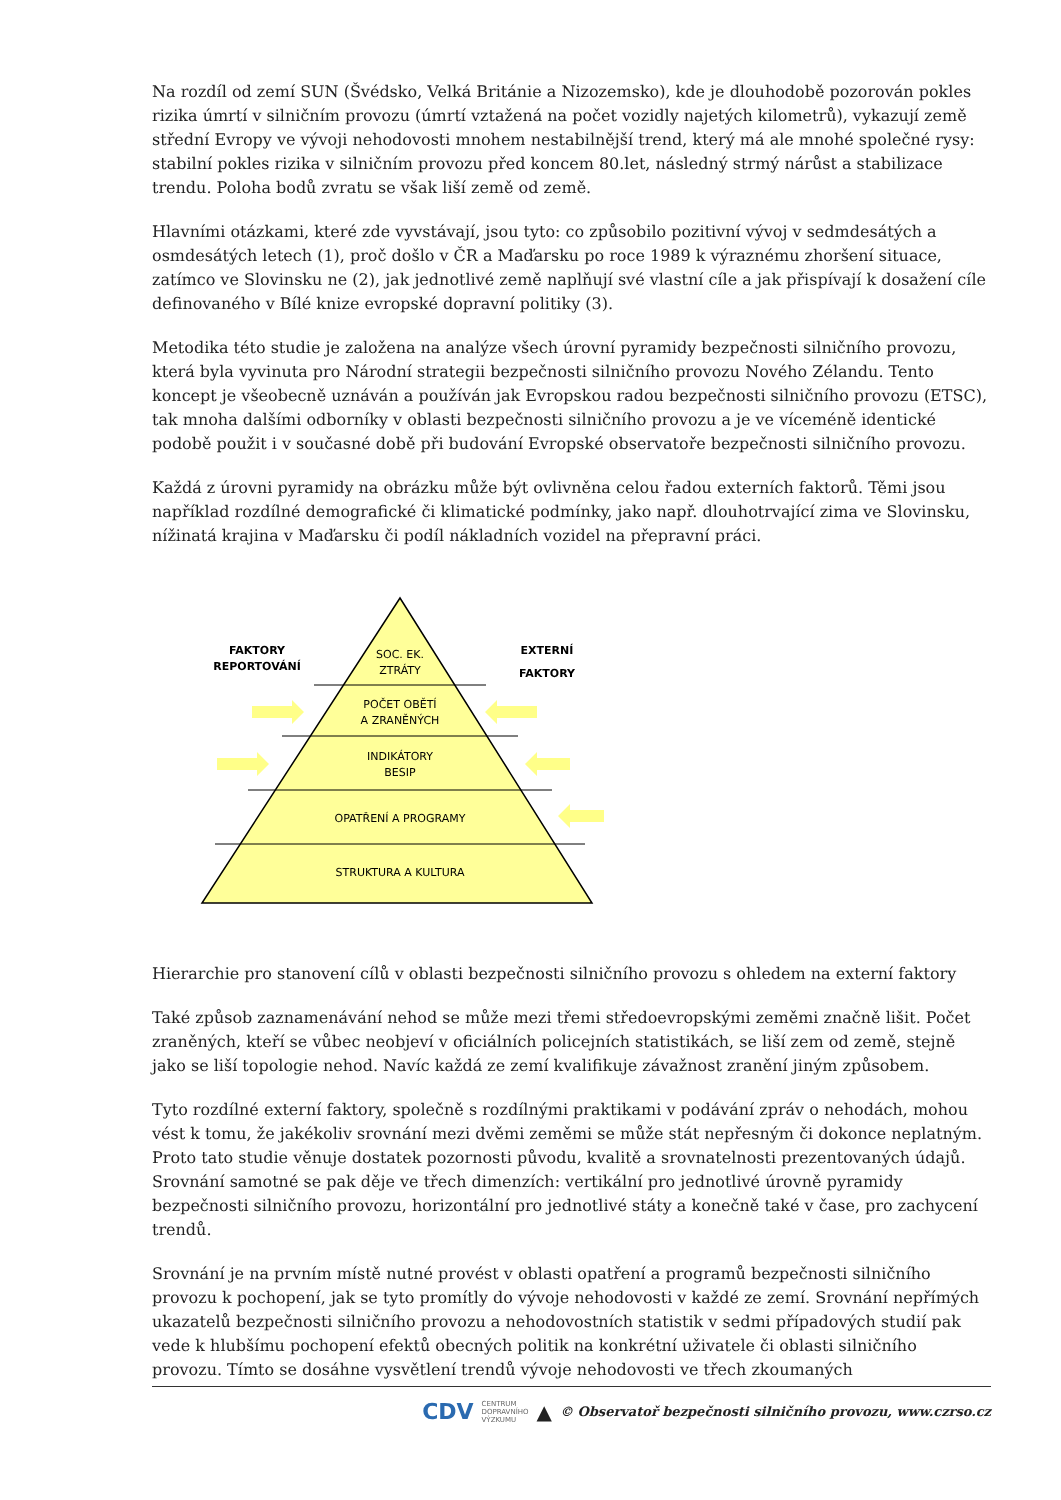Na rozdíl od zemí SUN (Švédsko, Velká Británie a Nizozemsko), kde je dlouhodobě pozorován pokles rizika úmrtí v silničním provozu (úmrtí vztažená na počet vozidly najetých kilometrů), vykazují země střední Evropy ve vývoji nehodovosti mnohem nestabilnější trend, který má ale mnohé společné rysy: stabilní pokles rizika v silničním provozu před koncem 80.let, následný strmý nárůst a stabilizace trendu. Poloha bodů zvratu se však liší země od země.
Hlavními otázkami, které zde vyvstávají, jsou tyto: co způsobilo pozitivní vývoj v sedmdesátých a osmdesátých letech (1), proč došlo v ČR a Maďarsku po roce 1989 k výraznému zhoršení situace, zatímco ve Slovinsku ne (2), jak jednotlivé země naplňují své vlastní cíle a jak přispívají k dosažení cíle definovaného v Bílé knize evropské dopravní politiky (3).
Metodika této studie je založena na analýze všech úrovní pyramidy bezpečnosti silničního provozu, která byla vyvinuta pro Národní strategii bezpečnosti silničního provozu Nového Zélandu. Tento koncept je všeobecně uznáván a používán jak Evropskou radou bezpečnosti silničního provozu (ETSC), tak mnoha dalšími odborníky v oblasti bezpečnosti silničního provozu a je ve víceméně identické podobě použit i v současné době při budování Evropské observatoře bezpečnosti silničního provozu.
Každá z úrovni pyramidy na obrázku může být ovlivněna celou řadou externích faktorů. Těmi jsou například rozdílné demografické či klimatické podmínky, jako např. dlouhotrvající zima ve Slovinsku, nížinatá krajina v Maďarsku či podíl nákladních vozidel na přepravní práci.
SOC. EK.
ZTRÁTY
POČET OBĚTÍ
A ZRANĚNÝCH
INDIKÁTORY
BESIP
OPATŘENÍ A PROGRAMY
STRUKTURA A KULTURA
FAKTORY
REPORTOVÁNÍ
EXTERNÍ
FAKTORY
Hierarchie pro stanovení cílů v oblasti bezpečnosti silničního provozu s ohledem na externí faktory
Také způsob zaznamenávání nehod se může mezi třemi středoevropskými zeměmi značně lišit. Počet zraněných, kteří se vůbec neobjeví v oficiálních policejních statistikách, se liší zem od země, stejně jako se liší topologie nehod. Navíc každá ze zemí kvalifikuje závažnost zranění jiným způsobem.
Tyto rozdílné externí faktory, společně s rozdílnými praktikami v podávání zpráv o nehodách, mohou vést k tomu, že jakékoliv srovnání mezi dvěmi zeměmi se může stát nepřesným či dokonce neplatným. Proto tato studie věnuje dostatek pozornosti původu, kvalitě a srovnatelnosti prezentovaných údajů. Srovnání samotné se pak děje ve třech dimenzích: vertikální pro jednotlivé úrovně pyramidy bezpečnosti silničního provozu, horizontální pro jednotlivé státy a konečně také v čase, pro zachycení trendů.
Srovnání je na prvním místě nutné provést v oblasti opatření a programů bezpečnosti silničního provozu k pochopení, jak se tyto promítly do vývoje nehodovosti v každé ze zemí. Srovnání nepřímých ukazatelů bezpečnosti silničního provozu a nehodovostních statistik v sedmi případových studií pak vede k hlubšímu pochopení efektů obecných politik na konkrétní uživatele či oblasti silničního provozu. Tímto se dosáhne vysvětlení trendů vývoje nehodovosti ve třech zkoumaných
CDV CENTRUM
DOPRAVNÍHO
VÝZKUMU ▲ © Observatoř bezpečnosti silničního provozu, www.czrso.cz